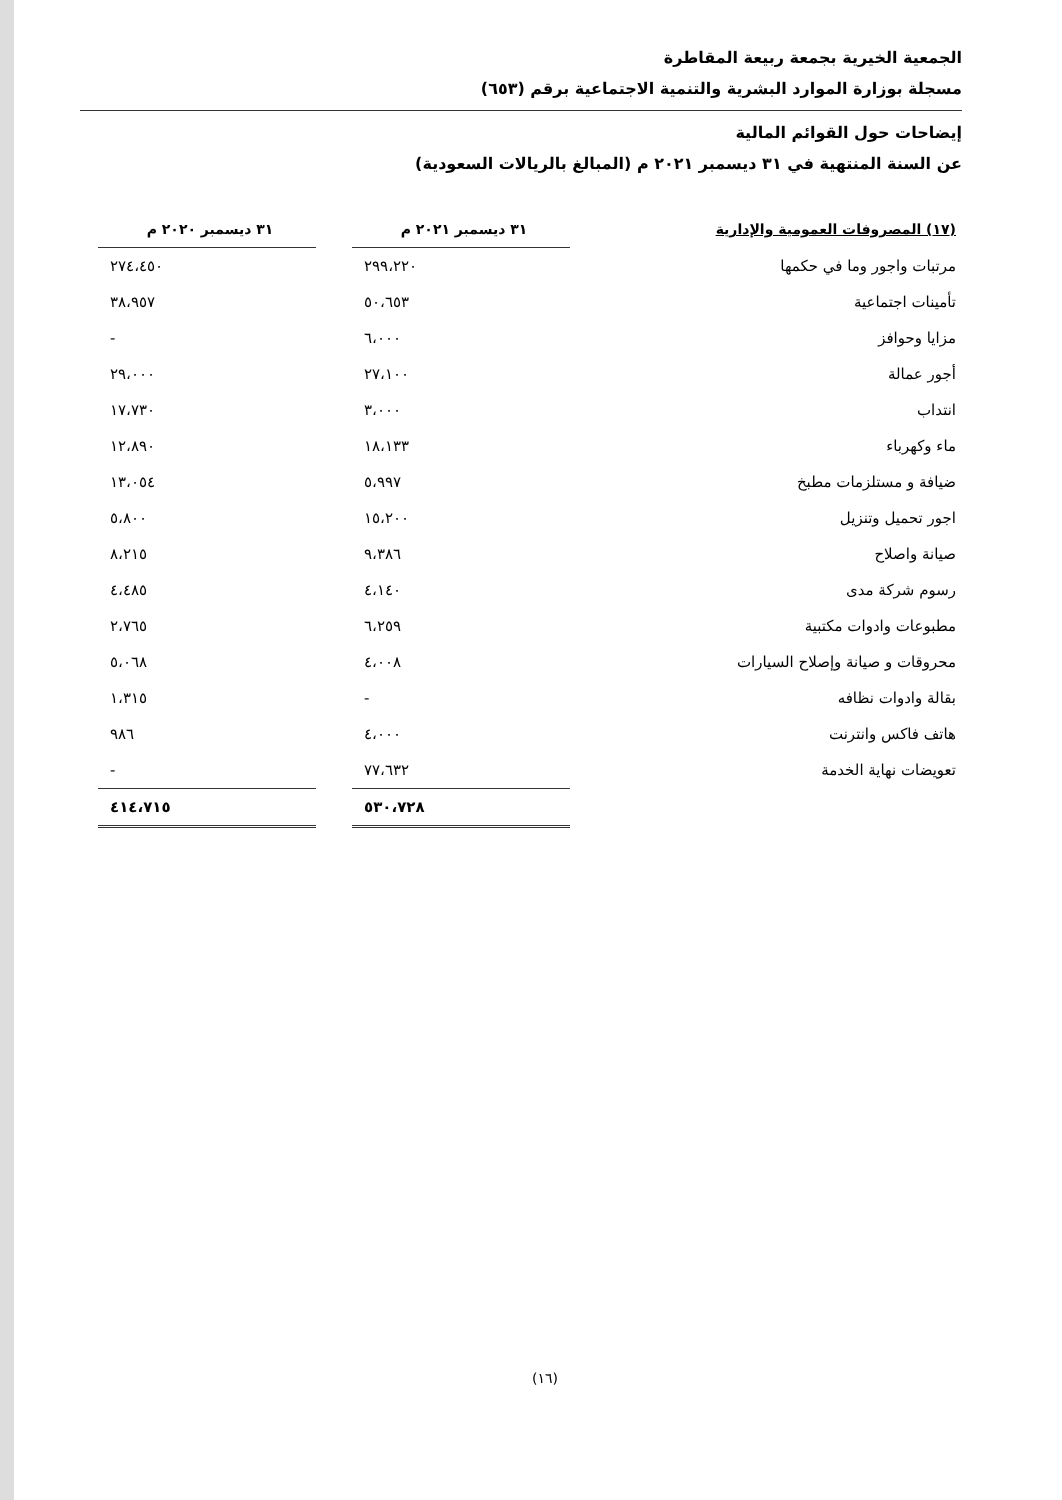الجمعية الخيرية بجمعة ربيعة المقاطرة
مسجلة بوزارة الموارد البشرية والتنمية الاجتماعية برقم (٦٥٣)
إيضاحات حول القوائم المالية
عن السنة المنتهية في ٣١ ديسمبر ٢٠٢١ م (المبالغ بالريالات السعودية)
| (١٧) المصروفات العمومية والإدارية | ٣١ ديسمبر ٢٠٢١ م | | ٣١ ديسمبر ٢٠٢٠ م |
| --- | --- | --- | --- |
| مرتبات واجور وما في حكمها | ٢٩٩،٢٢٠ | | ٢٧٤،٤٥٠ |
| تأمينات اجتماعية | ٥٠،٦٥٣ | | ٣٨،٩٥٧ |
| مزايا وحوافز | ٦،٠٠٠ | | - |
| أجور عمالة | ٢٧،١٠٠ | | ٢٩،٠٠٠ |
| انتداب | ٣،٠٠٠ | | ١٧،٧٣٠ |
| ماء وكهرباء | ١٨،١٣٣ | | ١٢،٨٩٠ |
| ضيافة و مستلزمات مطبخ | ٥،٩٩٧ | | ١٣،٠٥٤ |
| اجور تحميل وتنزيل | ١٥،٢٠٠ | | ٥،٨٠٠ |
| صيانة واصلاح | ٩،٣٨٦ | | ٨،٢١٥ |
| رسوم شركة مدى | ٤،١٤٠ | | ٤،٤٨٥ |
| مطبوعات وادوات مكتبية | ٦،٢٥٩ | | ٢،٧٦٥ |
| محروقات و صيانة وإصلاح السيارات | ٤،٠٠٨ | | ٥،٠٦٨ |
| بقالة وادوات نظافه | - | | ١،٣١٥ |
| هاتف فاكس وانترنت | ٤،٠٠٠ | | ٩٨٦ |
| تعويضات نهاية الخدمة | ٧٧،٦٣٢ | | - |
| | ٥٣٠،٧٢٨ | | ٤١٤،٧١٥ |
(١٦)